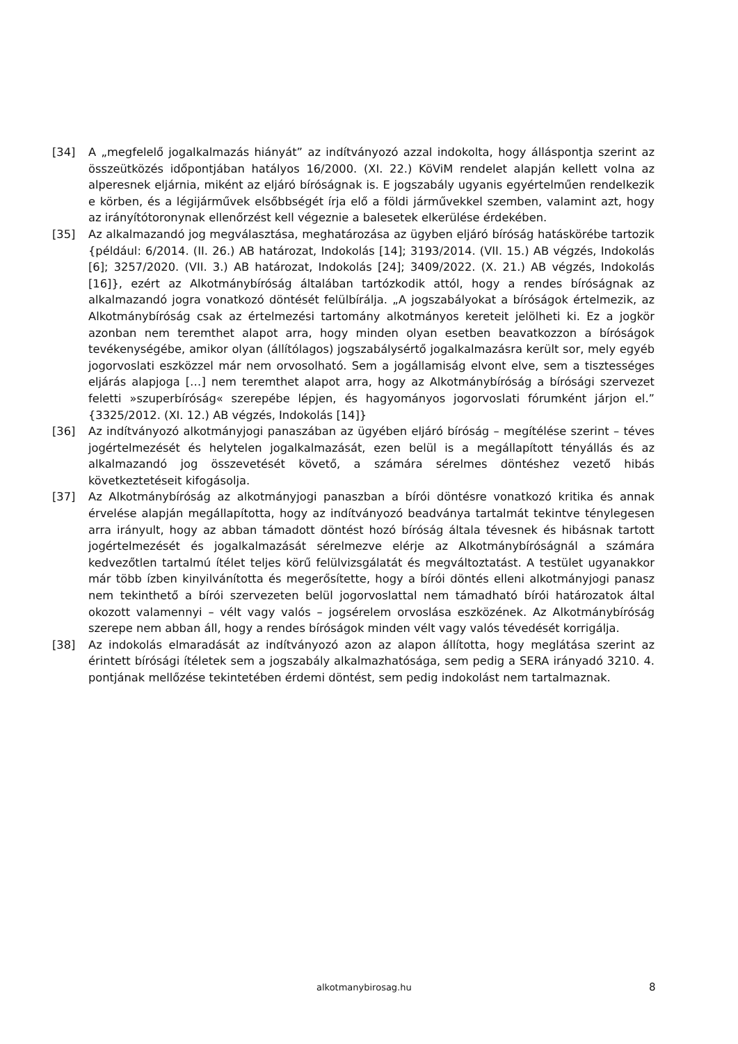[34] A „megfelelő jogalkalmazás hiányát” az indítványozó azzal indokolta, hogy álláspontja szerint az összeütközés időpontjában hatályos 16/2000. (XI. 22.) KöViM rendelet alapján kellett volna az alperesnek eljárnia, miként az eljáró bíróságnak is. E jogszabály ugyanis egyértelműen rendelkezik e körben, és a légijárművek elsőbbségét írja elő a földi járművekkel szemben, valamint azt, hogy az irányítótoronynak ellenőrzést kell végeznie a balesetek elkerülése érdekében.
[35] Az alkalmazandó jog megválasztása, meghatározása az ügyben eljáró bíróság hatáskörébe tartozik {például: 6/2014. (II. 26.) AB határozat, Indokolás [14]; 3193/2014. (VII. 15.) AB végzés, Indokolás [6]; 3257/2020. (VII. 3.) AB határozat, Indokolás [24]; 3409/2022. (X. 21.) AB végzés, Indokolás [16]}, ezért az Alkotmánybíróság általában tartózkodik attól, hogy a rendes bíróságnak az alkalmazandó jogra vonatkozó döntését felülbírálja. „A jogszabályokat a bíróságok értelmezik, az Alkotmánybíróság csak az értelmezési tartomány alkotmányos kereteit jelölheti ki. Ez a jogkör azonban nem teremthet alapot arra, hogy minden olyan esetben beavatkozzon a bíróságok tevékenységébe, amikor olyan (állítólagos) jogszabálysértő jogalkalmazásra került sor, mely egyéb jogorvoslati eszközzel már nem orvosolható. Sem a jogállamiság elvont elve, sem a tisztességes eljárás alapjoga […] nem teremthet alapot arra, hogy az Alkotmánybíróság a bírósági szervezet feletti »szuperbíróság« szerepébe lépjen, és hagyományos jogorvoslati fórumként járjon el.” {3325/2012. (XI. 12.) AB végzés, Indokolás [14]}
[36] Az indítványozó alkotmányjogi panaszában az ügyében eljáró bíróság – megítélése szerint – téves jogértelmezését és helytelen jogalkalmazását, ezen belül is a megállapított tényállás és az alkalmazandó jog összevetését követő, a számára sérelmes döntéshez vezető hibás következtetéseit kifogásolja.
[37] Az Alkotmánybíróság az alkotmányjogi panaszban a bírói döntésre vonatkozó kritika és annak érvelése alapján megállapította, hogy az indítványozó beadványa tartalmát tekintve ténylegesen arra irányult, hogy az abban támadott döntést hozó bíróság általa tévesnek és hibásnak tartott jogértelmezését és jogalkalmazását sérelmezve elérje az Alkotmánybíróságnál a számára kedvezőtlen tartalmú ítélet teljes körű felülvizsgálatát és megváltoztatást. A testület ugyanakkor már több ízben kinyilvánította és megerősítette, hogy a bírói döntés elleni alkotmányjogi panasz nem tekinthető a bírói szervezeten belül jogorvoslattal nem támadható bírói határozatok által okozott valamennyi – vélt vagy valós – jogsérelem orvoslása eszközének. Az Alkotmánybíróság szerepe nem abban áll, hogy a rendes bíróságok minden vélt vagy valós tévedését korrigálja.
[38] Az indokolás elmaradását az indítványozó azon az alapon állította, hogy meglátása szerint az érintett bírósági ítéletek sem a jogszabály alkalmazhatósága, sem pedig a SERA irányadó 3210. 4. pontjának mellőzése tekintetében érdemi döntést, sem pedig indokolást nem tartalmaznak.
alkotmanybirosag.hu 8